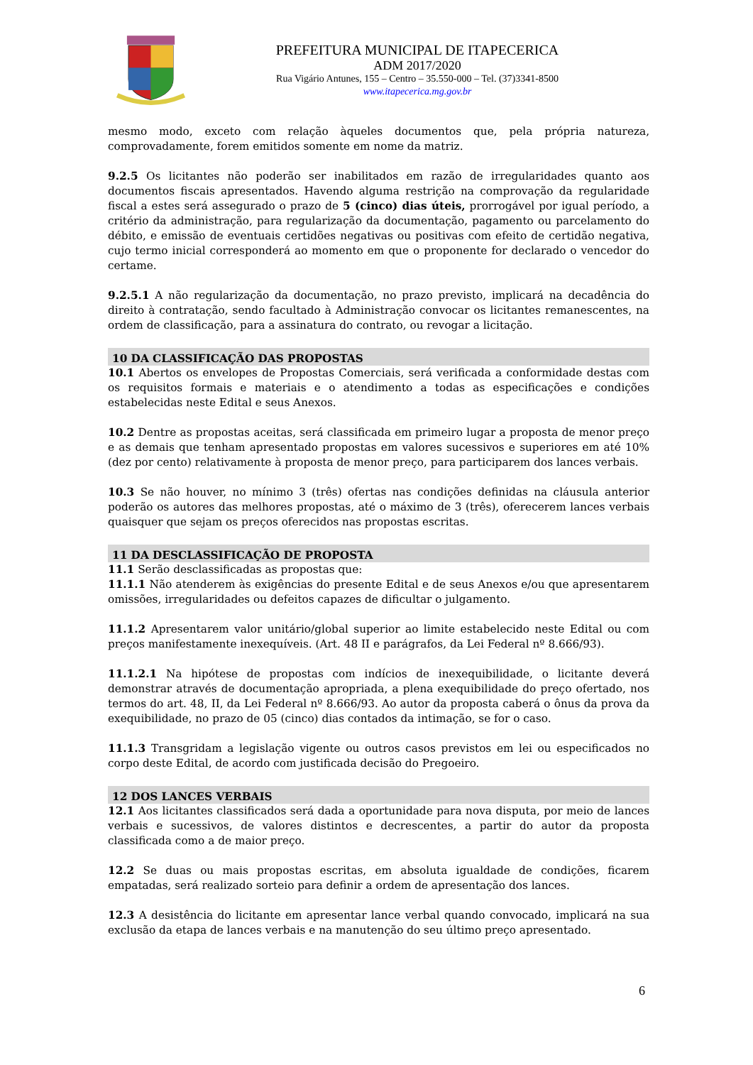PREFEITURA MUNICIPAL DE ITAPECERICA
ADM 2017/2020
Rua Vigário Antunes, 155 – Centro – 35.550-000 – Tel. (37)3341-8500
www.itapecerica.mg.gov.br
mesmo modo, exceto com relação àqueles documentos que, pela própria natureza, comprovadamente, forem emitidos somente em nome da matriz.
9.2.5 Os licitantes não poderão ser inabilitados em razão de irregularidades quanto aos documentos fiscais apresentados. Havendo alguma restrição na comprovação da regularidade fiscal a estes será assegurado o prazo de 5 (cinco) dias úteis, prorrogável por igual período, a critério da administração, para regularização da documentação, pagamento ou parcelamento do débito, e emissão de eventuais certidões negativas ou positivas com efeito de certidão negativa, cujo termo inicial corresponderá ao momento em que o proponente for declarado o vencedor do certame.
9.2.5.1 A não regularização da documentação, no prazo previsto, implicará na decadência do direito à contratação, sendo facultado à Administração convocar os licitantes remanescentes, na ordem de classificação, para a assinatura do contrato, ou revogar a licitação.
10 DA CLASSIFICAÇÃO DAS PROPOSTAS
10.1 Abertos os envelopes de Propostas Comerciais, será verificada a conformidade destas com os requisitos formais e materiais e o atendimento a todas as especificações e condições estabelecidas neste Edital e seus Anexos.
10.2 Dentre as propostas aceitas, será classificada em primeiro lugar a proposta de menor preço e as demais que tenham apresentado propostas em valores sucessivos e superiores em até 10% (dez por cento) relativamente à proposta de menor preço, para participarem dos lances verbais.
10.3 Se não houver, no mínimo 3 (três) ofertas nas condições definidas na cláusula anterior poderão os autores das melhores propostas, até o máximo de 3 (três), oferecerem lances verbais quaisquer que sejam os preços oferecidos nas propostas escritas.
11 DA DESCLASSIFICAÇÃO DE PROPOSTA
11.1 Serão desclassificadas as propostas que:
11.1.1 Não atenderem às exigências do presente Edital e de seus Anexos e/ou que apresentarem omissões, irregularidades ou defeitos capazes de dificultar o julgamento.
11.1.2 Apresentarem valor unitário/global superior ao limite estabelecido neste Edital ou com preços manifestamente inexequíveis. (Art. 48 II e parágrafos, da Lei Federal nº 8.666/93).
11.1.2.1 Na hipótese de propostas com indícios de inexequibilidade, o licitante deverá demonstrar através de documentação apropriada, a plena exequibilidade do preço ofertado, nos termos do art. 48, II, da Lei Federal nº 8.666/93. Ao autor da proposta caberá o ônus da prova da exequibilidade, no prazo de 05 (cinco) dias contados da intimação, se for o caso.
11.1.3 Transgridam a legislação vigente ou outros casos previstos em lei ou especificados no corpo deste Edital, de acordo com justificada decisão do Pregoeiro.
12 DOS LANCES VERBAIS
12.1 Aos licitantes classificados será dada a oportunidade para nova disputa, por meio de lances verbais e sucessivos, de valores distintos e decrescentes, a partir do autor da proposta classificada como a de maior preço.
12.2 Se duas ou mais propostas escritas, em absoluta igualdade de condições, ficarem empatadas, será realizado sorteio para definir a ordem de apresentação dos lances.
12.3 A desistência do licitante em apresentar lance verbal quando convocado, implicará na sua exclusão da etapa de lances verbais e na manutenção do seu último preço apresentado.
6